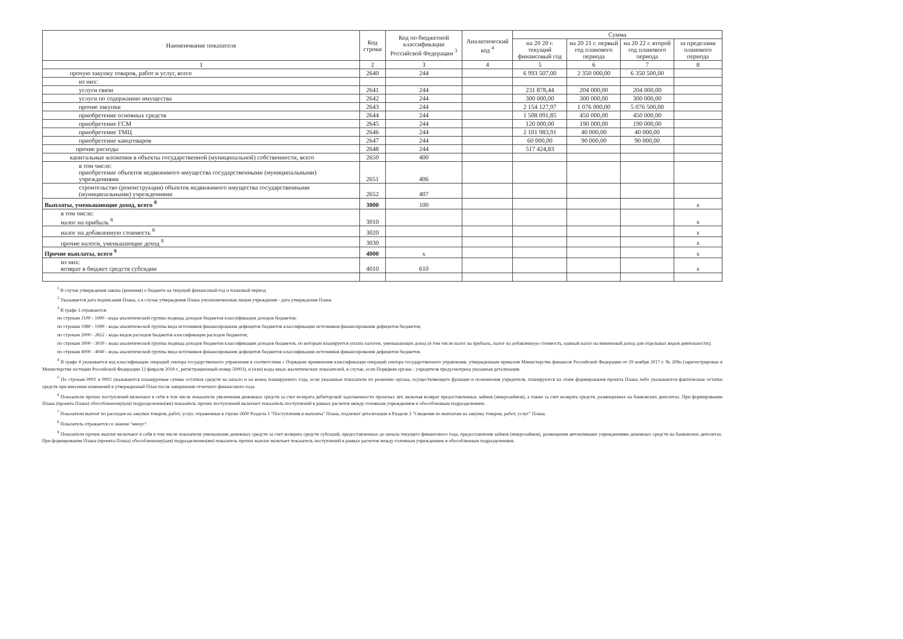| Наименование показателя | Код строки | Код по бюджетной классификации Российской Федерации <sup>3</sup> | Аналитический код <sup>4</sup> | Сумма | | | |
| --- | --- | --- | --- | --- | --- | --- | --- |
| | | | | на 20 20 г. текущий финансовый год | на 20 21 г. первый год планового периода | на 20 22 г. второй год планового периода | за пределами планового периода |
| 1 | 2 | 3 | 4 | 5 | 6 | 7 | 8 |
| прочую закупку товаров, работ и услуг, всего | 2640 | 244 | | 6 993 507,00 | 2 350 000,00 | 6 350 500,00 | |
| из них: | | | | | | | |
| услуги связи | 2641 | 244 | | 231 878,44 | 204 000,00 | 204 000,00 | |
| услуги по содержанию имущества | 2642 | 244 | | 300 000,00 | 300 000,00 | 300 000,00 | |
| прочие закупки | 2643 | 244 | | 2 154 127,97 | 1 076 000,00 | 5 076 500,00 | |
| приобретение основных средств | 2644 | 244 | | 1 508 091,85 | 450 000,00 | 450 000,00 | |
| приобретение ГСМ | 2645 | 244 | | 120 000,00 | 190 000,00 | 190 000,00 | |
| приобретение ТМЦ | 2646 | 244 | | 2 101 983,91 | 40 000,00 | 40 000,00 | |
| приобретение канцтоваров | 2647 | 244 | | 60 000,00 | 90 000,00 | 90 000,00 | |
| прочие расходы | 2648 | 244 | | 517 424,83 | | | |
| капитальные вложения в объекты государственной (муниципальной) собственности, всего | 2650 | 400 | | | | | |
| в том числе: приобретение объектов недвижимого имущества государственными (муниципальными) учреждениями | 2651 | 406 | | | | | |
| строительство (реконструкция) объектов недвижимого имущества государственными (муниципальными) учреждениями | 2652 | 407 | | | | | |
| Выплаты, уменьшающие доход, всего <sup>8</sup> | 3000 | 100 | | | | | x |
| в том числе: налог на прибыль <sup>8</sup> | 3010 | | | | | | x |
| налог на добавленную стоимость <sup>8</sup> | 3020 | | | | | | x |
| прочие налоги, уменьшающие доход <sup>8</sup> | 3030 | | | | | | x |
| Прочие выплаты, всего <sup>9</sup> | 4000 | x | | | | | x |
| из них: возврат в бюджет средств субсидии | 4010 | 610 | | | | | x |
<sup>1</sup> В случае утверждения закона (решения) о бюджете на текущий финансовый год и плановый период
<sup>2</sup> Указывается дата подписания Плана, а в случае утверждения Плана уполномоченным лицом учреждения - дата утверждения Плана
<sup>3</sup> В графе 3 отражаются:
по строкам 1100 - 1900 - коды аналитической группы подвида доходов бюджетов классификации доходов бюджетов;
по строкам 1980 - 1990 - коды аналитической группы вида источников финансирования дефицитов бюджетов классификации источников финансирования дефицитов бюджетов;
по строкам 2000 - 2652 - коды видов расходов бюджетов классификации расходов бюджетов;
по строкам 3000 - 3030 - коды аналитической группы подвида доходов бюджетов классификации доходов бюджетов, по которым планируется уплата налогов, уменьшающих доход (в том числе налог на прибыль, налог на добавленную стоимость, единый налог на вмененный доход для отдельных видов деятельности);
по строкам 4000 - 4040 - коды аналитической группы вида источников финансирования дефицитов бюджетов классификации источников финансирования дефицитов бюджетов.
<sup>4</sup> В графе 4 указывается код классификации операций сектора государственного управления в соответствии с Порядком применения классификации операций сектора государственного управления, утвержденным приказом Министерства финансов Российской Федерации от 29 ноября 2017 г. № 209н (зарегистрирован в Министерстве юстиции Российской Федерации 12 февраля 2018 г., регистрационный номер 50003), и (или) коды иных аналитических показателей, в случае, если Порядком органа - учредителя предусмотрена указанная детализация.
<sup>5</sup> По строкам 0001 и 0002 указываются планируемые суммы остатков средств на начало и на конец планируемого года, если указанные показатели по решению органа, осуществляющего функции и полномочия учредителя, планируются на этапе формирования проекта Плана либо указываются фактические остатки средств при внесении изменений в утвержденный План после завершения отчетного финансового года.
<sup>6</sup> Показатели прочих поступлений включают в себя в том числе показатели увеличения денежных средств за счет возврата дебиторской задолженности прошлых лет, включая возврат предоставленных займов (микрозаймов), а также за счет возврата средств, размещенных на банковских депозитах. При формировании Плана (проекта Плана) обособленному(ым) подразделению(ям) показатель прочих поступлений включает показатель поступлений в рамках расчетов между головным учреждением и обособленным подразделением.
<sup>7</sup> Показатели выплат по расходам на закупки товаров, работ, услуг, отраженные в строке 2600 Раздела 1 "Поступления и выплаты" Плана, подлежат детализации в Разделе 2 "Сведения по выплатам на закупку товаров, работ, услуг" Плана.
<sup>8</sup> Показатель отражается со знаком "минус".
<sup>9</sup> Показатели прочих выплат включают в себя в том числе показатели уменьшения денежных средств за счет возврата средств субсидий, предоставленных до начала текущего финансового года, предоставления займов (микрозаймов), размещения автономными учреждениями денежных средств на банковских депозитах. При формировании Плана (проекта Плана) обособленному(ым) подразделению(ям) показатель прочих выплат включает показатель поступлений в рамках расчетов между головным учреждением и обособленным подразделением.